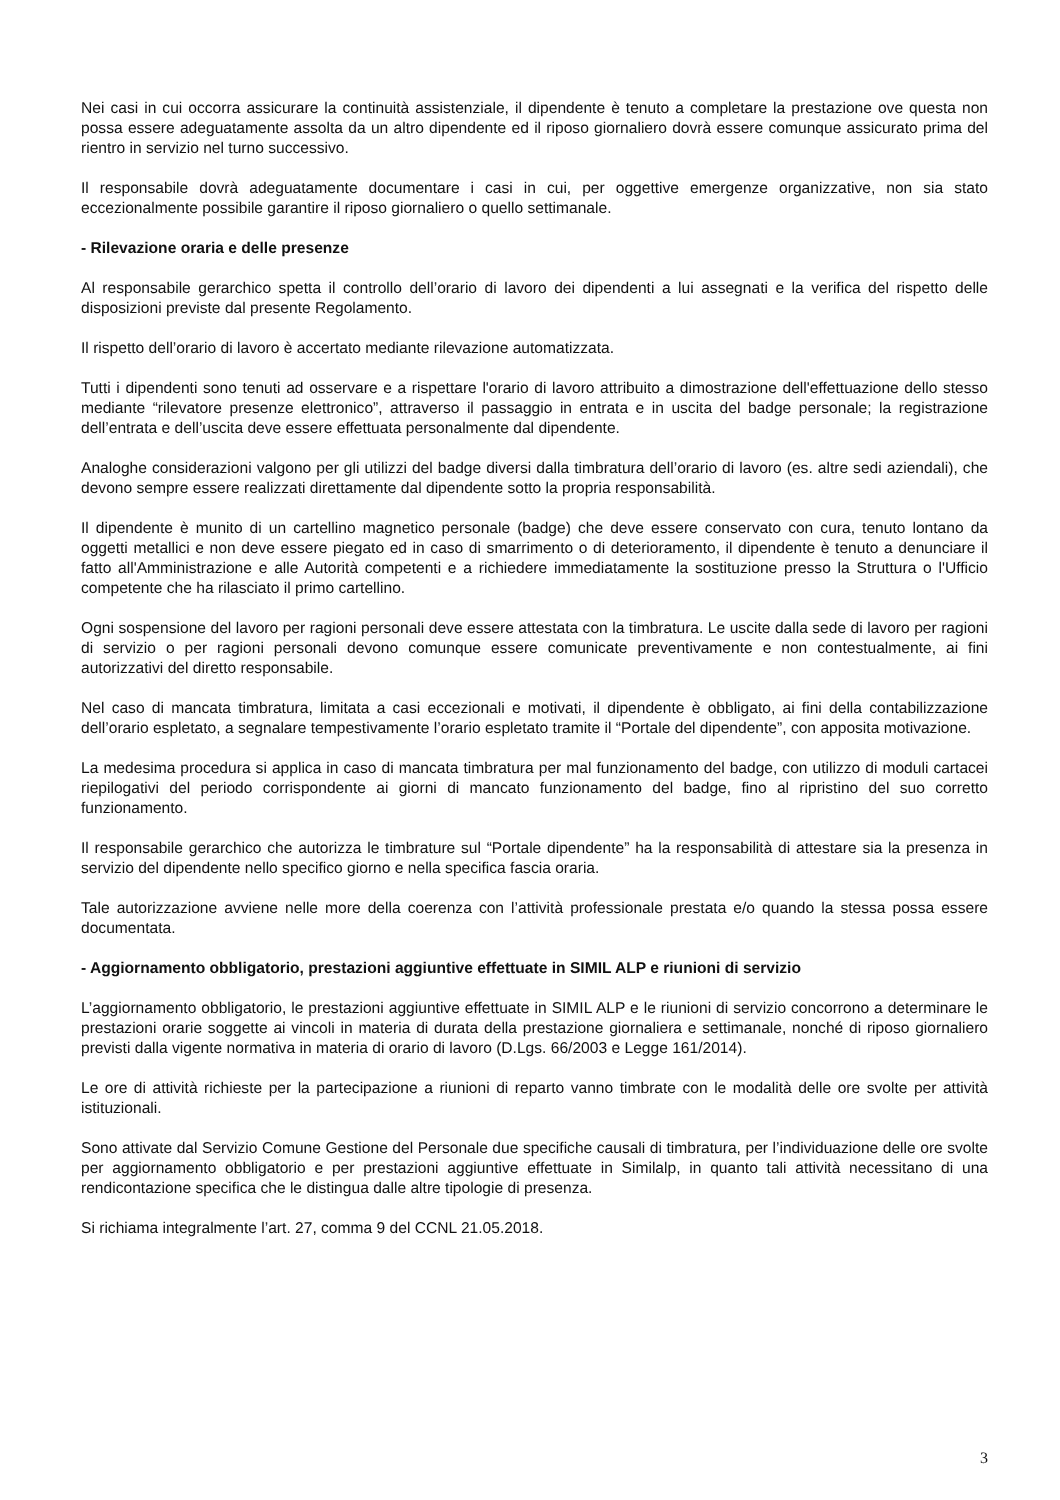Nei casi in cui occorra assicurare la continuità assistenziale, il dipendente è tenuto a completare la prestazione ove questa non possa essere adeguatamente assolta da un altro dipendente ed il riposo giornaliero dovrà essere comunque assicurato prima del rientro in servizio nel turno successivo.
Il responsabile dovrà adeguatamente documentare i casi in cui, per oggettive emergenze organizzative, non sia stato eccezionalmente possibile garantire il riposo giornaliero o quello settimanale.
- Rilevazione oraria e delle presenze
Al responsabile gerarchico spetta il controllo dell’orario di lavoro dei dipendenti a lui assegnati e la verifica del rispetto delle disposizioni previste dal presente Regolamento.
Il rispetto dell’orario di lavoro è accertato mediante rilevazione automatizzata.
Tutti i dipendenti sono tenuti ad osservare e a rispettare l'orario di lavoro attribuito a dimostrazione dell'effettuazione dello stesso mediante “rilevatore presenze elettronico”, attraverso il passaggio in entrata e in uscita del badge personale; la registrazione dell’entrata e dell’uscita deve essere effettuata personalmente dal dipendente.
Analoghe considerazioni valgono per gli utilizzi del badge diversi dalla timbratura dell’orario di lavoro (es. altre sedi aziendali), che devono sempre essere realizzati direttamente dal dipendente sotto la propria responsabilità.
Il dipendente è munito di un cartellino magnetico personale (badge) che deve essere conservato con cura, tenuto lontano da oggetti metallici e non deve essere piegato ed in caso di smarrimento o di deterioramento, il dipendente è tenuto a denunciare il fatto all'Amministrazione e alle Autorità competenti e a richiedere immediatamente la sostituzione presso la Struttura o l'Ufficio competente che ha rilasciato il primo cartellino.
Ogni sospensione del lavoro per ragioni personali deve essere attestata con la timbratura. Le uscite dalla sede di lavoro per ragioni di servizio o per ragioni personali devono comunque essere comunicate preventivamente e non contestualmente, ai fini autorizzativi del diretto responsabile.
Nel caso di mancata timbratura, limitata a casi eccezionali e motivati, il dipendente è obbligato, ai fini della contabilizzazione dell’orario espletato, a segnalare tempestivamente l’orario espletato tramite il “Portale del dipendente”, con apposita motivazione.
La medesima procedura si applica in caso di mancata timbratura per mal funzionamento del badge, con utilizzo di moduli cartacei riepilogativi del periodo corrispondente ai giorni di mancato funzionamento del badge, fino al ripristino del suo corretto funzionamento.
Il responsabile gerarchico che autorizza le timbrature sul “Portale dipendente” ha la responsabilità di attestare sia la presenza in servizio del dipendente nello specifico giorno e nella specifica fascia oraria.
Tale autorizzazione avviene nelle more della coerenza con l’attività professionale prestata e/o quando la stessa possa essere documentata.
- Aggiornamento obbligatorio, prestazioni aggiuntive effettuate in SIMIL ALP e riunioni di servizio
L’aggiornamento obbligatorio, le prestazioni aggiuntive effettuate in SIMIL ALP e le riunioni di servizio concorrono a determinare le prestazioni orarie soggette ai vincoli in materia di durata della prestazione giornaliera e settimanale, nonché di riposo giornaliero previsti dalla vigente normativa in materia di orario di lavoro (D.Lgs. 66/2003 e Legge 161/2014).
Le ore di attività richieste per la partecipazione a riunioni di reparto vanno timbrate con le modalità delle ore svolte per attività istituzionali.
Sono attivate dal Servizio Comune Gestione del Personale due specifiche causali di timbratura, per l’individuazione delle ore svolte per aggiornamento obbligatorio e per prestazioni aggiuntive effettuate in Similalp, in quanto tali attività necessitano di una rendicontazione specifica che le distingua dalle altre tipologie di presenza.
Si richiama integralmente l’art. 27, comma 9 del CCNL 21.05.2018.
3